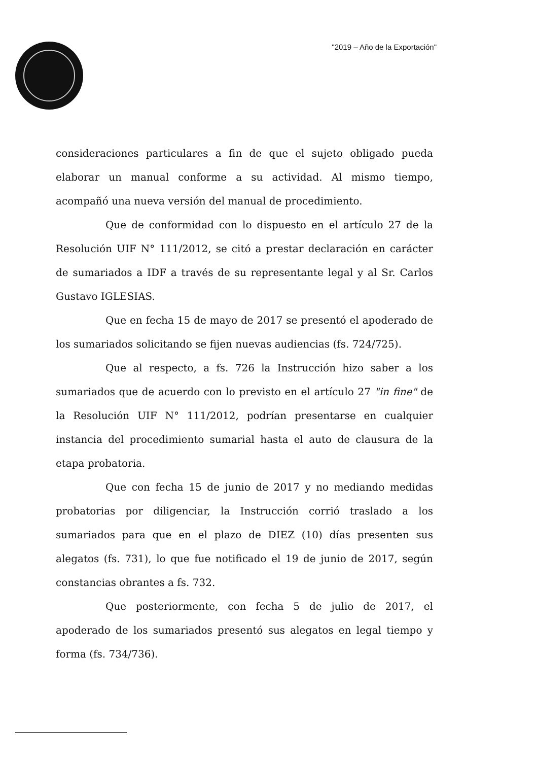"2019 – Año de la Exportación"
consideraciones particulares a fin de que el sujeto obligado pueda elaborar un manual conforme a su actividad. Al mismo tiempo, acompañó una nueva versión del manual de procedimiento.
Que de conformidad con lo dispuesto en el artículo 27 de la Resolución UIF N° 111/2012, se citó a prestar declaración en carácter de sumariados a IDF a través de su representante legal y al Sr. Carlos Gustavo IGLESIAS.
Que en fecha 15 de mayo de 2017 se presentó el apoderado de los sumariados solicitando se fijen nuevas audiencias (fs. 724/725).
Que al respecto, a fs. 726 la Instrucción hizo saber a los sumariados que de acuerdo con lo previsto en el artículo 27 "in fine" de la Resolución UIF N° 111/2012, podrían presentarse en cualquier instancia del procedimiento sumarial hasta el auto de clausura de la etapa probatoria.
Que con fecha 15 de junio de 2017 y no mediando medidas probatorias por diligenciar, la Instrucción corrió traslado a los sumariados para que en el plazo de DIEZ (10) días presenten sus alegatos (fs. 731), lo que fue notificado el 19 de junio de 2017, según constancias obrantes a fs. 732.
Que posteriormente, con fecha 5 de julio de 2017, el apoderado de los sumariados presentó sus alegatos en legal tiempo y forma (fs. 734/736).